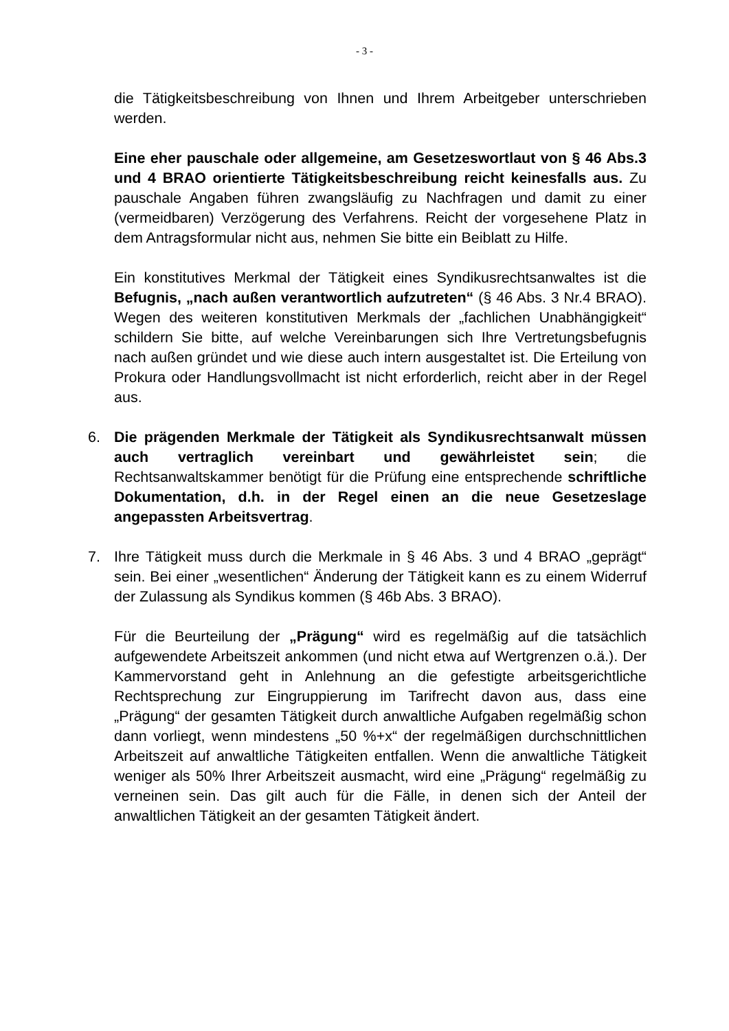- 3 -
die Tätigkeitsbeschreibung von Ihnen und Ihrem Arbeitgeber unterschrieben werden.
Eine eher pauschale oder allgemeine, am Gesetzeswortlaut von § 46 Abs.3 und 4 BRAO orientierte Tätigkeitsbeschreibung reicht keinesfalls aus. Zu pauschale Angaben führen zwangsläufig zu Nachfragen und damit zu einer (vermeidbaren) Verzögerung des Verfahrens. Reicht der vorgesehene Platz in dem Antragsformular nicht aus, nehmen Sie bitte ein Beiblatt zu Hilfe.
Ein konstitutives Merkmal der Tätigkeit eines Syndikusrechtsanwaltes ist die Befugnis, „nach außen verantwortlich aufzutreten“ (§ 46 Abs. 3 Nr.4 BRAO). Wegen des weiteren konstitutiven Merkmals der „fachlichen Unabhängigkeit“ schildern Sie bitte, auf welche Vereinbarungen sich Ihre Vertretungsbefugnis nach außen gründet und wie diese auch intern ausgestaltet ist. Die Erteilung von Prokura oder Handlungsvollmacht ist nicht erforderlich, reicht aber in der Regel aus.
6. Die prägenden Merkmale der Tätigkeit als Syndikusrechtsanwalt müssen auch vertraglich vereinbart und gewährleistet sein; die Rechtsanwaltskammer benötigt für die Prüfung eine entsprechende schriftliche Dokumentation, d.h. in der Regel einen an die neue Gesetzeslage angepassten Arbeitsvertrag.
7. Ihre Tätigkeit muss durch die Merkmale in § 46 Abs. 3 und 4 BRAO „geprägt“ sein. Bei einer „wesentlichen“ Änderung der Tätigkeit kann es zu einem Widerruf der Zulassung als Syndikus kommen (§ 46b Abs. 3 BRAO).
Für die Beurteilung der „Prägung“ wird es regelmäßig auf die tatsächlich aufgewendete Arbeitszeit ankommen (und nicht etwa auf Wertgrenzen o.ä.). Der Kammervorstand geht in Anlehnung an die gefestigte arbeitsgerichtliche Rechtsprechung zur Eingruppierung im Tarifrecht davon aus, dass eine „Prägung“ der gesamten Tätigkeit durch anwaltliche Aufgaben regelmäßig schon dann vorliegt, wenn mindestens „50 %+x“ der regelmäßigen durchschnittlichen Arbeitszeit auf anwaltliche Tätigkeiten entfallen. Wenn die anwaltliche Tätigkeit weniger als 50% Ihrer Arbeitszeit ausmacht, wird eine „Prägung“ regelmäßig zu verneinen sein. Das gilt auch für die Fälle, in denen sich der Anteil der anwaltlichen Tätigkeit an der gesamten Tätigkeit ändert.